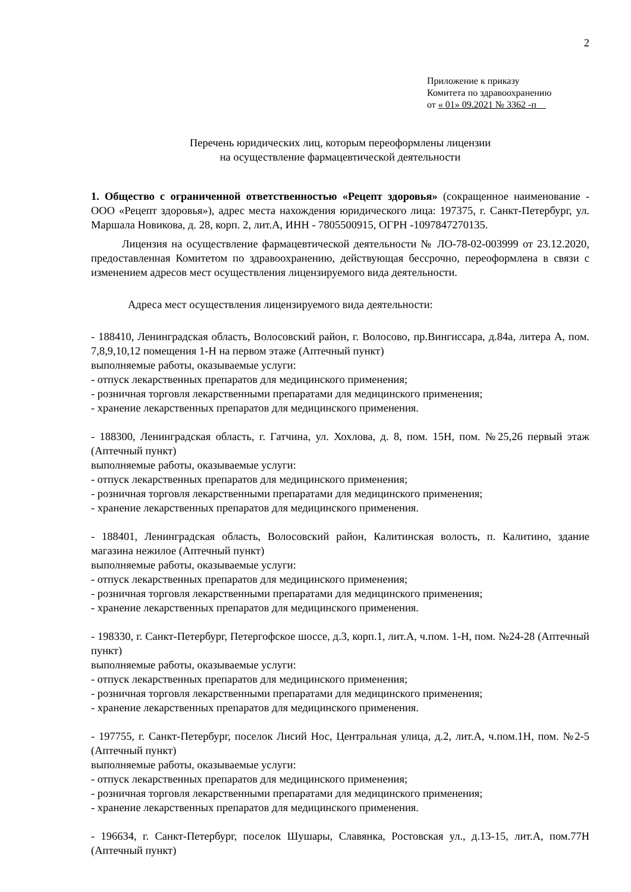2
Приложение к приказу
Комитета по здравоохранению
от « 01» 09.2021 № 3362 -п
Перечень юридических лиц, которым переоформлены лицензии
на осуществление фармацевтической деятельности
1. Общество с ограниченной ответственностью «Рецепт здоровья» (сокращенное наименование - ООО «Рецепт здоровья»), адрес места нахождения юридического лица: 197375, г. Санкт-Петербург, ул. Маршала Новикова, д. 28, корп. 2, лит.А, ИНН - 7805500915, ОГРН -1097847270135.
Лицензия на осуществление фармацевтической деятельности № ЛО-78-02-003999 от 23.12.2020, предоставленная Комитетом по здравоохранению, действующая бессрочно, переоформлена в связи с изменением адресов мест осуществления лицензируемого вида деятельности.
Адреса мест осуществления лицензируемого вида деятельности:
- 188410, Ленинградская область, Волосовский район, г. Волосово, пр.Вингиссара, д.84а, литера А, пом. 7,8,9,10,12 помещения 1-Н на первом этаже (Аптечный пункт)
выполняемые работы, оказываемые услуги:
- отпуск лекарственных препаратов для медицинского применения;
- розничная торговля лекарственными препаратами для медицинского применения;
- хранение лекарственных препаратов для медицинского применения.
- 188300, Ленинградская область, г. Гатчина, ул. Хохлова, д. 8, пом. 15Н, пом. №25,26 первый этаж (Аптечный пункт)
выполняемые работы, оказываемые услуги:
- отпуск лекарственных препаратов для медицинского применения;
- розничная торговля лекарственными препаратами для медицинского применения;
- хранение лекарственных препаратов для медицинского применения.
- 188401, Ленинградская область, Волосовский район, Калитинская волость, п. Калитино, здание магазина нежилое (Аптечный пункт)
выполняемые работы, оказываемые услуги:
- отпуск лекарственных препаратов для медицинского применения;
- розничная торговля лекарственными препаратами для медицинского применения;
- хранение лекарственных препаратов для медицинского применения.
- 198330, г. Санкт-Петербург, Петергофское шоссе, д.3, корп.1, лит.А, ч.пом. 1-Н, пом. №24-28 (Аптечный пункт)
выполняемые работы, оказываемые услуги:
- отпуск лекарственных препаратов для медицинского применения;
- розничная торговля лекарственными препаратами для медицинского применения;
- хранение лекарственных препаратов для медицинского применения.
- 197755, г. Санкт-Петербург, поселок Лисий Нос, Центральная улица, д.2, лит.А, ч.пом.1Н, пом. №2-5 (Аптечный пункт)
выполняемые работы, оказываемые услуги:
- отпуск лекарственных препаратов для медицинского применения;
- розничная торговля лекарственными препаратами для медицинского применения;
- хранение лекарственных препаратов для медицинского применения.
- 196634, г. Санкт-Петербург, поселок Шушары, Славянка, Ростовская ул., д.13-15, лит.А, пом.77Н (Аптечный пункт)